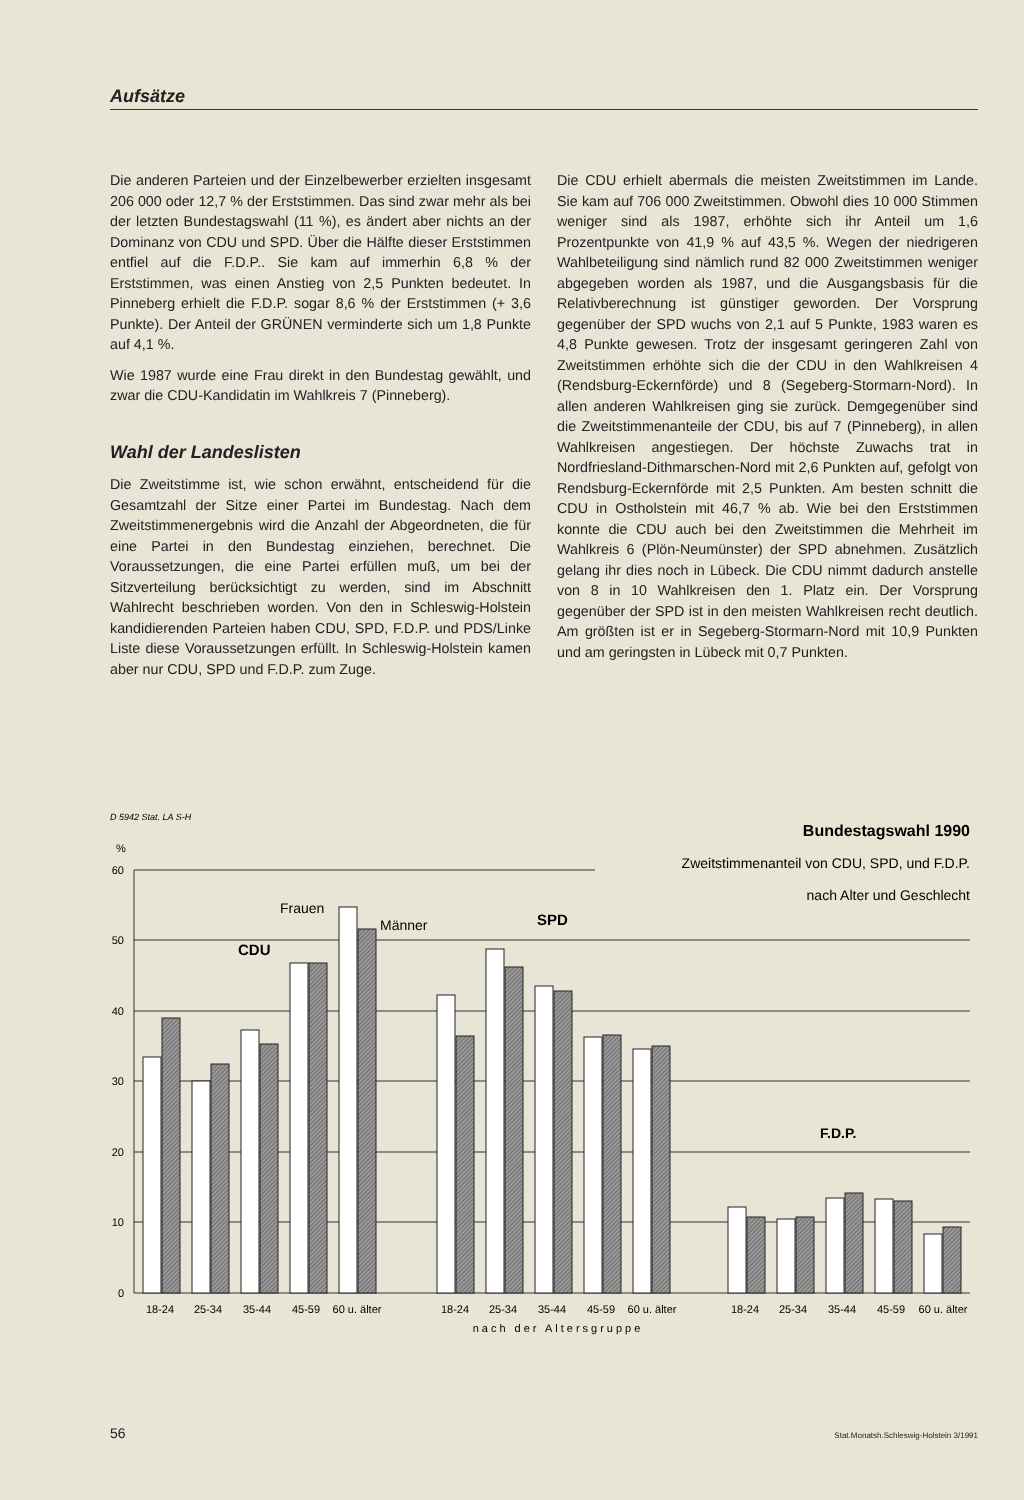Aufsätze
Die anderen Parteien und der Einzelbewerber erzielten insgesamt 206 000 oder 12,7 % der Erststimmen. Das sind zwar mehr als bei der letzten Bundestagswahl (11 %), es ändert aber nichts an der Dominanz von CDU und SPD. Über die Hälfte dieser Erststimmen entfiel auf die F.D.P.. Sie kam auf immerhin 6,8 % der Erststimmen, was einen Anstieg von 2,5 Punkten bedeutet. In Pinneberg erhielt die F.D.P. sogar 8,6 % der Erststimmen (+ 3,6 Punkte). Der Anteil der GRÜNEN verminderte sich um 1,8 Punkte auf 4,1 %.
Wie 1987 wurde eine Frau direkt in den Bundestag gewählt, und zwar die CDU-Kandidatin im Wahlkreis 7 (Pinneberg).
Wahl der Landeslisten
Die Zweitstimme ist, wie schon erwähnt, entscheidend für die Gesamtzahl der Sitze einer Partei im Bundestag. Nach dem Zweitstimmenergebnis wird die Anzahl der Abgeordneten, die für eine Partei in den Bundestag einziehen, berechnet. Die Voraussetzungen, die eine Partei erfüllen muß, um bei der Sitzverteilung berücksichtigt zu werden, sind im Abschnitt Wahlrecht beschrieben worden. Von den in Schleswig-Holstein kandidierenden Parteien haben CDU, SPD, F.D.P. und PDS/Linke Liste diese Voraussetzungen erfüllt. In Schleswig-Holstein kamen aber nur CDU, SPD und F.D.P. zum Zuge.
Die CDU erhielt abermals die meisten Zweitstimmen im Lande. Sie kam auf 706 000 Zweitstimmen. Obwohl dies 10 000 Stimmen weniger sind als 1987, erhöhte sich ihr Anteil um 1,6 Prozentpunkte von 41,9 % auf 43,5 %. Wegen der niedrigeren Wahlbeteiligung sind nämlich rund 82 000 Zweitstimmen weniger abgegeben worden als 1987, und die Ausgangsbasis für die Relativberechnung ist günstiger geworden. Der Vorsprung gegenüber der SPD wuchs von 2,1 auf 5 Punkte, 1983 waren es 4,8 Punkte gewesen. Trotz der insgesamt geringeren Zahl von Zweitstimmen erhöhte sich die der CDU in den Wahlkreisen 4 (Rendsburg-Eckernförde) und 8 (Segeberg-Stormarn-Nord). In allen anderen Wahlkreisen ging sie zurück. Demgegenüber sind die Zweitstimmenanteile der CDU, bis auf 7 (Pinneberg), in allen Wahlkreisen angestiegen. Der höchste Zuwachs trat in Nordfriesland-Dithmarschen-Nord mit 2,6 Punkten auf, gefolgt von Rendsburg-Eckernförde mit 2,5 Punkten. Am besten schnitt die CDU in Ostholstein mit 46,7 % ab. Wie bei den Erststimmen konnte die CDU auch bei den Zweitstimmen die Mehrheit im Wahlkreis 6 (Plön-Neumünster) der SPD abnehmen. Zusätzlich gelang ihr dies noch in Lübeck. Die CDU nimmt dadurch anstelle von 8 in 10 Wahlkreisen den 1. Platz ein. Der Vorsprung gegenüber der SPD ist in den meisten Wahlkreisen recht deutlich. Am größten ist er in Segeberg-Stormarn-Nord mit 10,9 Punkten und am geringsten in Lübeck mit 0,7 Punkten.
D 5942 Stat. LA S-H
Bundestagswahl 1990
Zweitstimmenanteil von CDU, SPD, und F.D.P.
nach Alter und Geschlecht
%
60
50
40
30
20
10
0
CDU
SPD
F.D.P.
Frauen
Männer
18-24
25-34
35-44
45-59
60 u. älter
18-24
25-34
35-44
45-59
60 u. älter
18-24
25-34
35-44
45-59
60 u. älter
nach der Altersgruppe
56 Stat.Monatsh.Schleswig-Holstein 3/1991